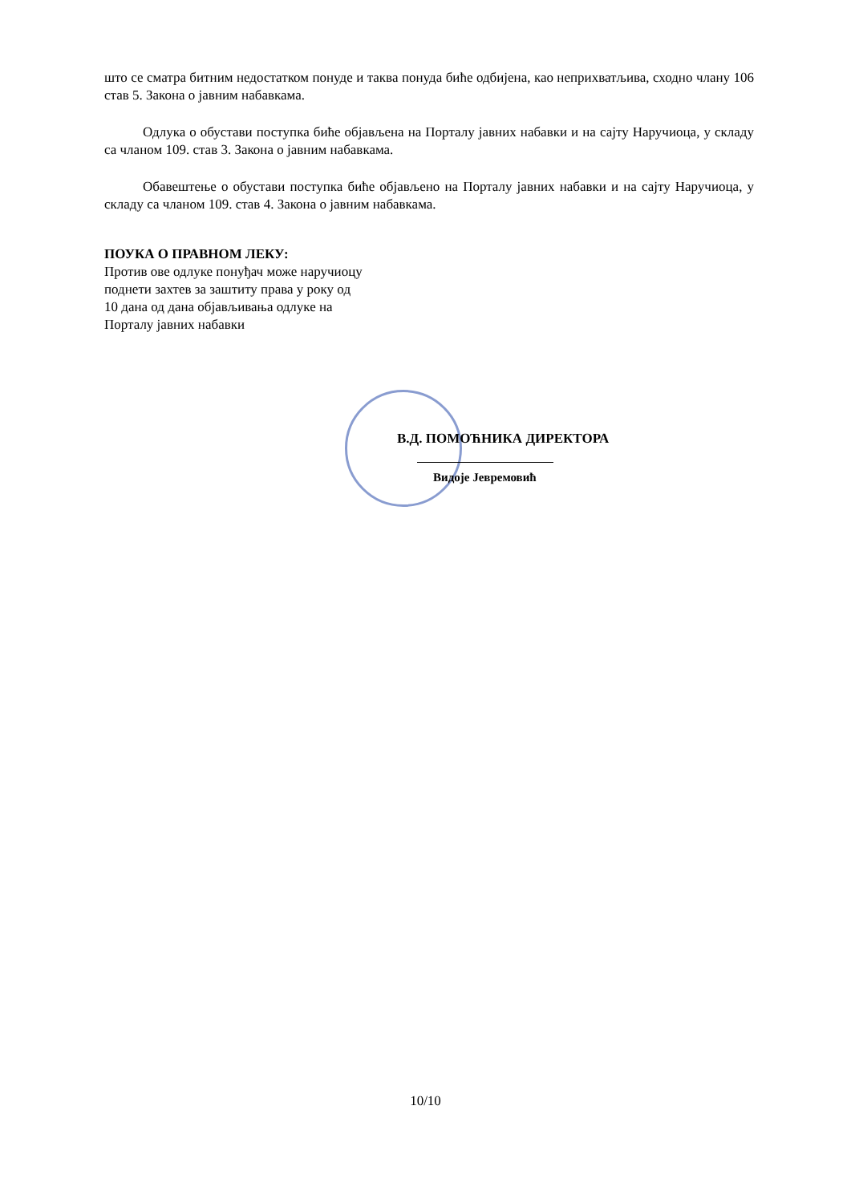што се сматра битним недостатком понуде и таква понуда биће одбијена, као неприхватљива, сходно члану 106 став 5. Закона о јавним набавкама.
Одлука о обустави поступка биће објављена на Порталу јавних набавки и на сајту Наручиоца, у складу са чланом 109. став 3. Закона о јавним набавкама.
Обавештење о обустави поступка биће објављено на Порталу јавних набавки и на сајту Наручиоца, у складу са чланом 109. став 4. Закона о јавним набавкама.
ПОУКА О ПРАВНОМ ЛЕКУ:
Против ове одлуке понуђач може наручиоцу
поднети захтев за заштиту права у року од
10 дана од дана објављивања одлуке на
Порталу јавних набавки
В.Д. ПОМОЋНИКА ДИРЕКТОРА
Видоје Јевремовић
10/10